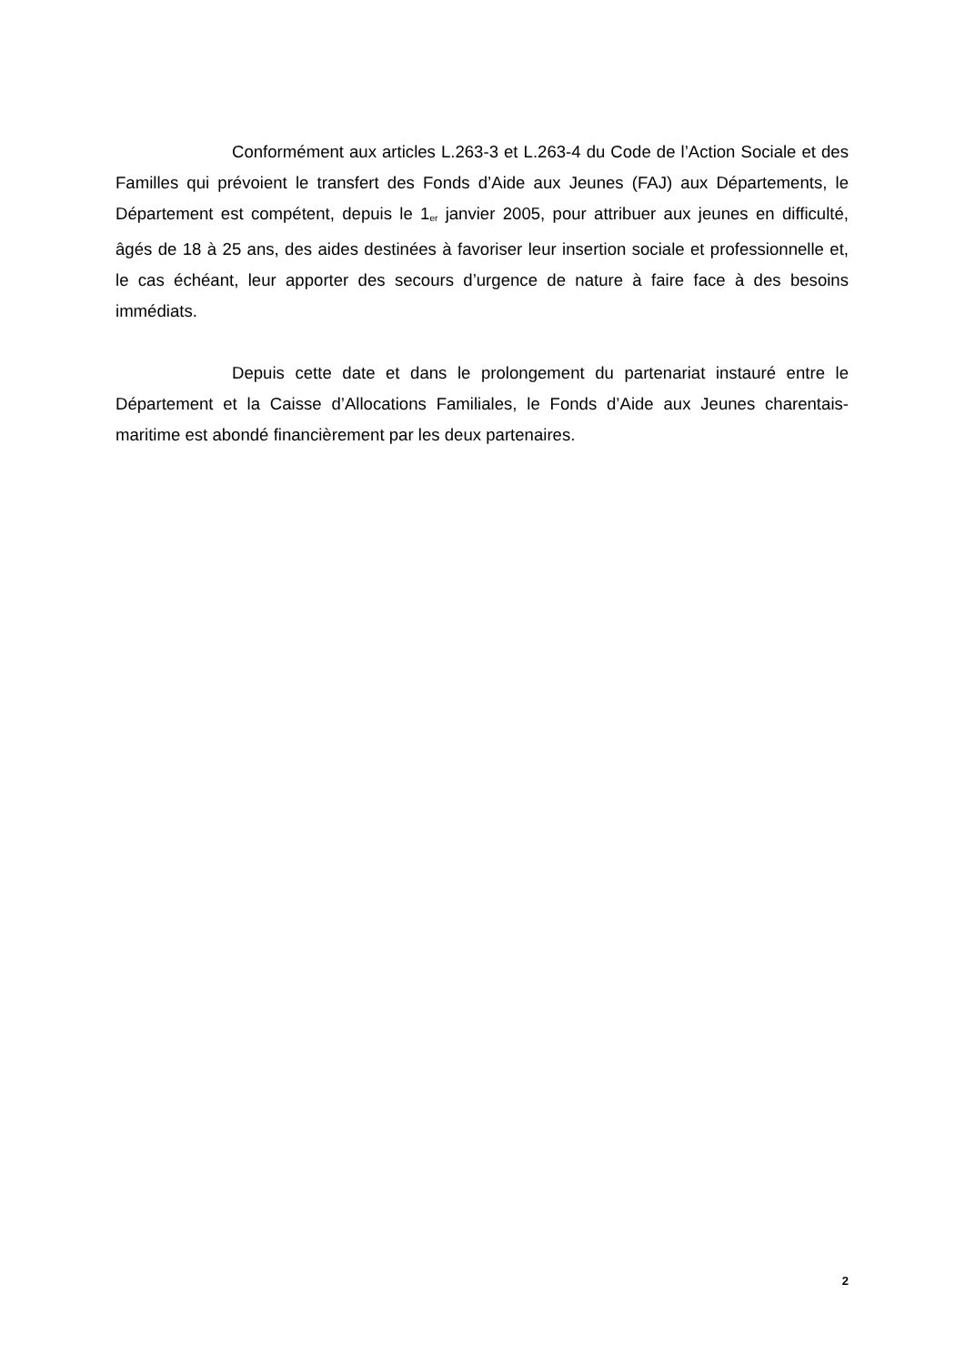Conformément aux articles L.263-3 et L.263-4 du Code de l’Action Sociale et des Familles qui prévoient le transfert des Fonds d’Aide aux Jeunes (FAJ) aux Départements, le Département est compétent, depuis le 1<sup>er</sup> janvier 2005, pour attribuer aux jeunes en difficulté, âgés de 18 à 25 ans, des aides destinées à favoriser leur insertion sociale et professionnelle et, le cas échéant, leur apporter des secours d’urgence de nature à faire face à des besoins immédiats.
Depuis cette date et dans le prolongement du partenariat instauré entre le Département et la Caisse d’Allocations Familiales, le Fonds d’Aide aux Jeunes charentais-maritime est abondé financièrement par les deux partenaires.
2